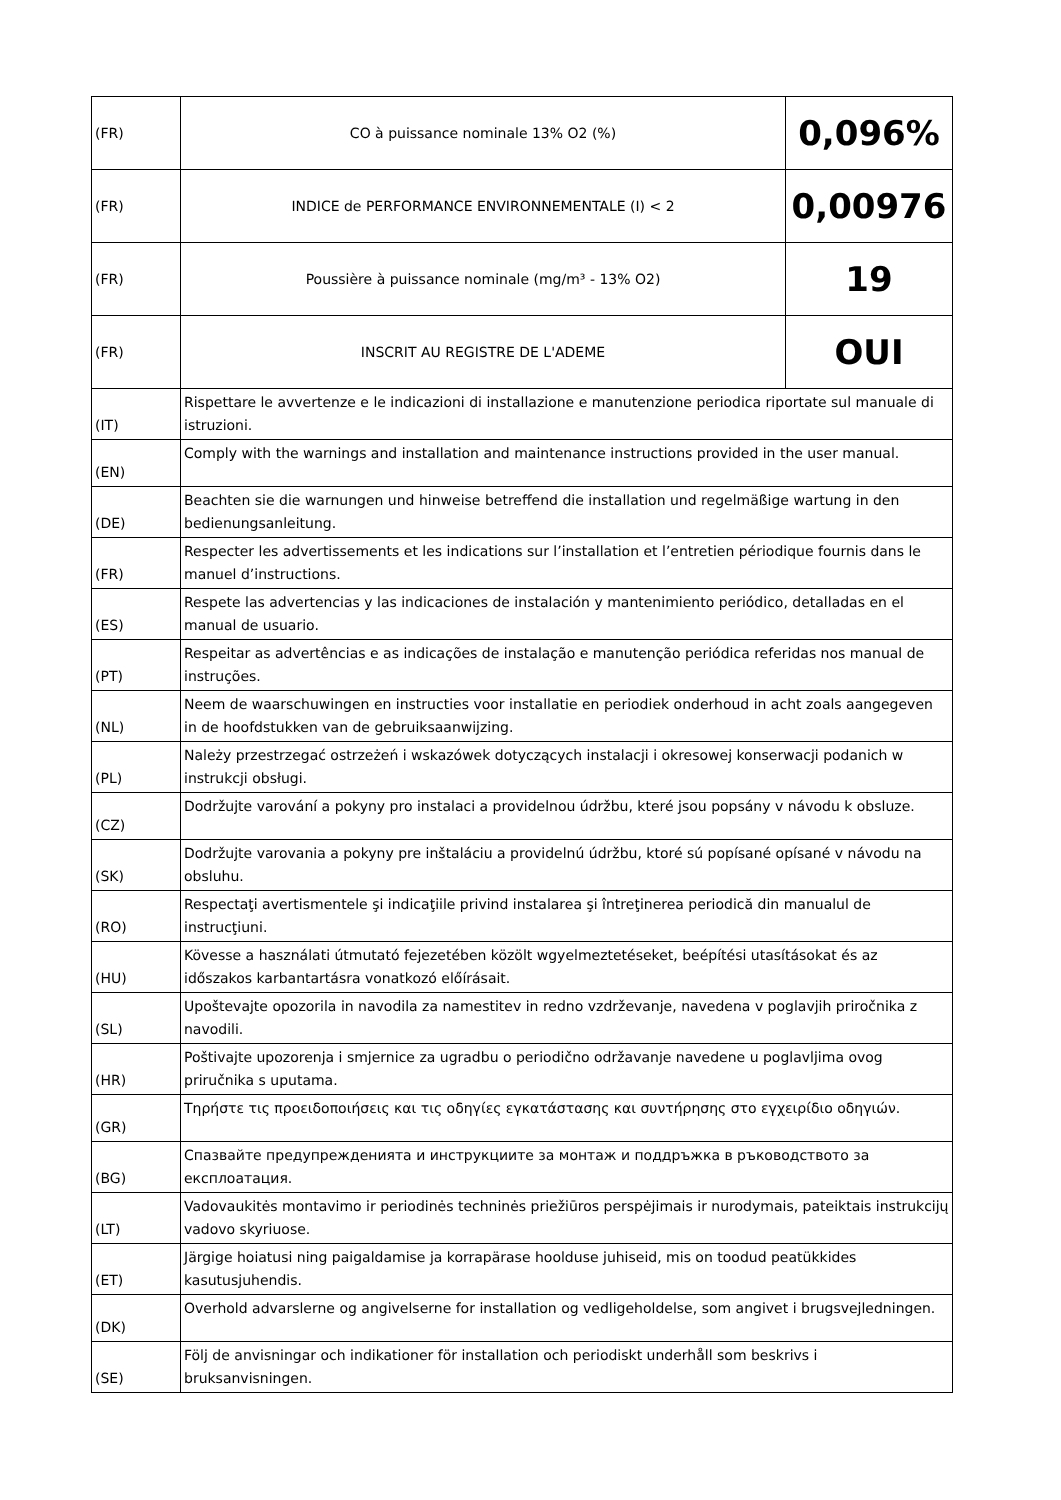| (FR) | CO à puissance nominale 13% O2 (%) | 0,096% |
| (FR) | INDICE de PERFORMANCE ENVIRONNEMENTALE (I) < 2 | 0,00976 |
| (FR) | Poussière à puissance nominale (mg/m³ - 13% O2) | 19 |
| (FR) | INSCRIT AU REGISTRE DE L'ADEME | OUI |
| (IT) | Rispettare le avvertenze e le indicazioni di installazione e manutenzione periodica riportate sul manuale di istruzioni. | |
| (EN) | Comply with the warnings and installation and maintenance instructions provided in the user manual. | |
| (DE) | Beachten sie die warnungen und hinweise betreffend die installation und regelmäßige wartung in den bedienungsanleitung. | |
| (FR) | Respecter les advertissements et les indications sur l’installation et l’entretien périodique fournis dans le manuel d’instructions. | |
| (ES) | Respete las advertencias y las indicaciones de instalación y mantenimiento periódico, detalladas en el manual de usuario. | |
| (PT) | Respeitar as advertências e as indicações de instalação e manutenção periódica referidas nos manual de instruções. | |
| (NL) | Neem de waarschuwingen en instructies voor installatie en periodiek onderhoud in acht zoals aangegeven in de hoofdstukken van de gebruiksaanwijzing. | |
| (PL) | Należy przestrzegać ostrzeżeń i wskazówek dotyczących instalacji i okresowej konserwacji podanich w instrukcji obsługi. | |
| (CZ) | Dodržujte varování a pokyny pro instalaci a providelnou údržbu, které jsou popsány v návodu k obsluze. | |
| (SK) | Dodržujte varovania a pokyny pre inštaláciu a providelnú údržbu, ktoré sú popísané opísané v návodu na obsluhu. | |
| (RO) | Respectaţi avertismentele şi indicaţiile privind instalarea şi întreţinerea periodică din manualul de instrucţiuni. | |
| (HU) | Kövesse a használati útmutató fejezetében közölt wgyelmeztetéseket, beépítési utasításokat és az időszakos karbantartásra vonatkozó előírásait. | |
| (SL) | Upoštevajte opozorila in navodila za namestitev in redno vzdrževanje, navedena v poglavjih priročnika z navodili. | |
| (HR) | Poštivajte upozorenja i smjernice za ugradbu o periodično održavanje navedene u poglavljima ovog priručnika s uputama. | |
| (GR) | Τηρήστε τις προειδοποιήσεις και τις οδηγίες εγκατάστασης και συντήρησης στο εγχειρίδιο οδηγιών. | |
| (BG) | Спазвайте предупрежденията и инструкциите за монтаж и поддръжка в ръководството за експлоатация. | |
| (LT) | Vadovaukitės montavimo ir periodinės techninės priežiūros perspėjimais ir nurodymais, pateiktais instrukcijų vadovo skyriuose. | |
| (ET) | Järgige hoiatusi ning paigaldamise ja korrapärase hoolduse juhiseid, mis on toodud peatükkides kasutusjuhendis. | |
| (DK) | Overhold advarslerne og angivelserne for installation og vedligeholdelse, som angivet i brugsvejledningen. | |
| (SE) | Följ de anvisningar och indikationer för installation och periodiskt underhåll som beskrivs i bruksanvisningen. | |